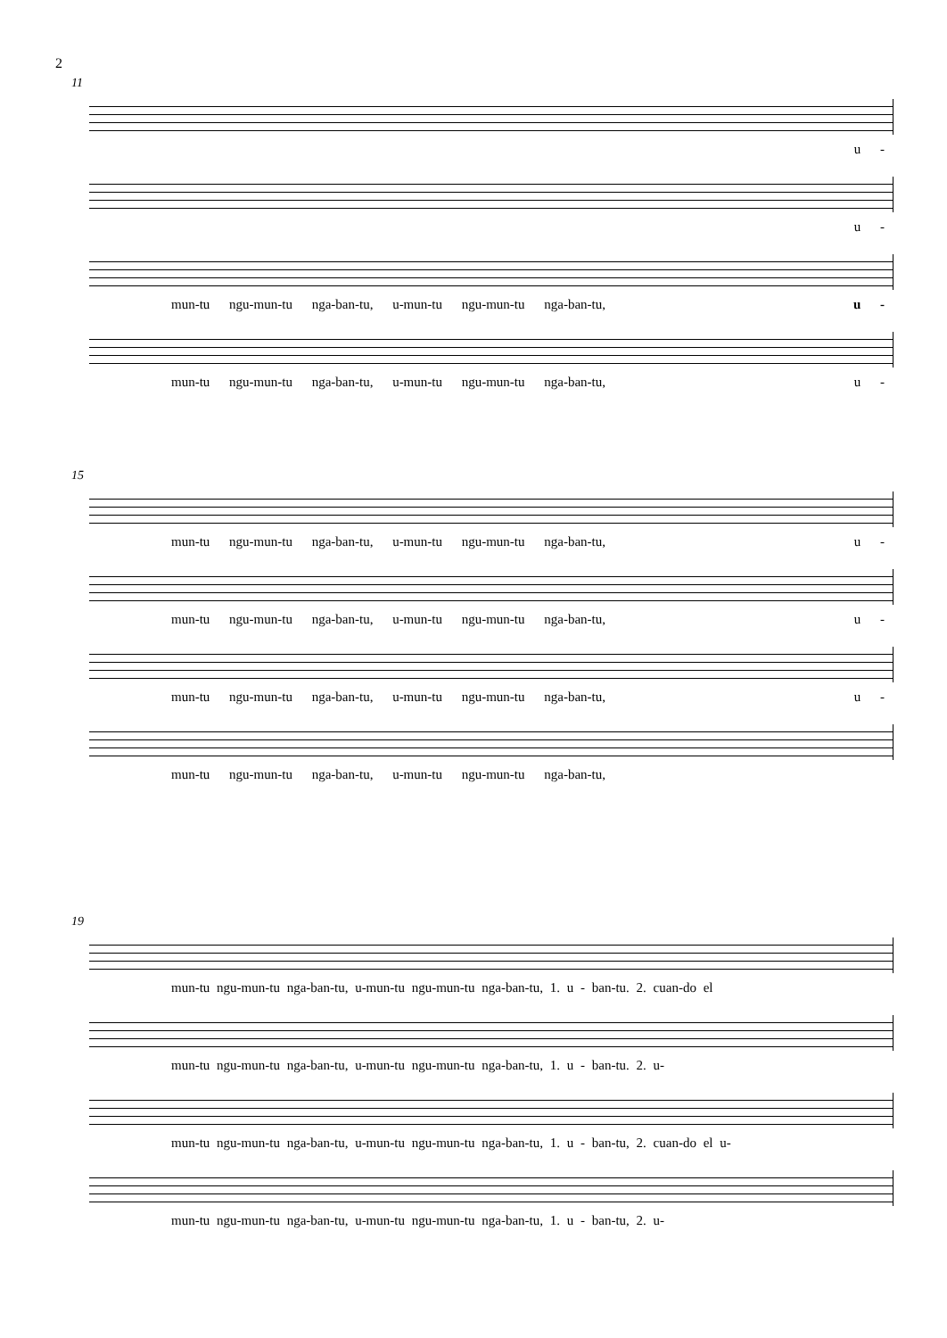2
11
u -
u -
mun-tu ngu-mun-tu nga-ban-tu, u-mun-tu ngu-mun-tu nga-ban-tu, u -
mun-tu ngu-mun-tu nga-ban-tu, u-mun-tu ngu-mun-tu nga-ban-tu, u -
15
mun-tu ngu-mun-tu nga-ban-tu, u-mun-tu ngu-mun-tu nga-ban-tu, u -
mun-tu ngu-mun-tu nga-ban-tu, u-mun-tu ngu-mun-tu nga-ban-tu, u -
mun-tu ngu-mun-tu nga-ban-tu, u-mun-tu ngu-mun-tu nga-ban-tu, u -
mun-tu ngu-mun-tu nga-ban-tu, u-mun-tu ngu-mun-tu nga-ban-tu,
19
mun-tu ngu-mun-tu nga-ban-tu, u-mun-tu ngu-mun-tu nga-ban-tu, 1. u - ban-tu. 2. cuan-do el
mun-tu ngu-mun-tu nga-ban-tu, u-mun-tu ngu-mun-tu nga-ban-tu, 1. u - ban-tu. 2. u-
mun-tu ngu-mun-tu nga-ban-tu, u-mun-tu ngu-mun-tu nga-ban-tu, 1. u - ban-tu, 2. cuan-do el u-
mun-tu ngu-mun-tu nga-ban-tu, u-mun-tu ngu-mun-tu nga-ban-tu, 1. u - ban-tu, 2. u-